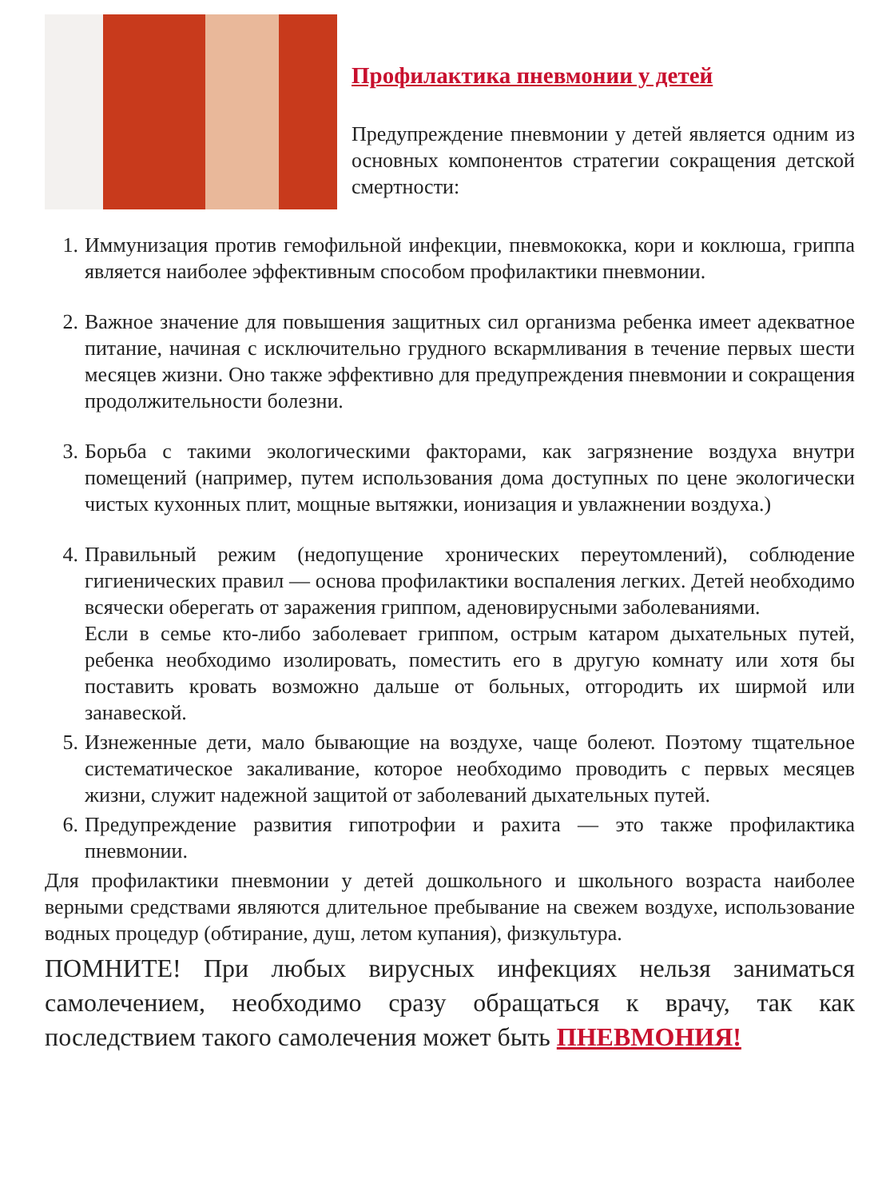Профилактика пневмонии у детей
Предупреждение пневмонии у детей является одним из основных компонентов стратегии сокращения детской смертности:
1. Иммунизация против гемофильной инфекции, пневмококка, кори и коклюша, гриппа является наиболее эффективным способом профилактики пневмонии.
2. Важное значение для повышения защитных сил организма ребенка имеет адекватное питание, начиная с исключительно грудного вскармливания в течение первых шести месяцев жизни. Оно также эффективно для предупреждения пневмонии и сокращения продолжительности болезни.
3. Борьба с такими экологическими факторами, как загрязнение воздуха внутри помещений (например, путем использования дома доступных по цене экологически чистых кухонных плит, мощные вытяжки, ионизация и увлажнении воздуха.)
4. Правильный режим (недопущение хронических переутомлений), соблюдение гигиенических правил — основа профилактики воспаления легких. Детей необходимо всячески оберегать от заражения гриппом, аденовирусными заболеваниями.
Если в семье кто-либо заболевает гриппом, острым катаром дыхательных путей, ребенка необходимо изолировать, поместить его в другую комнату или хотя бы поставить кровать возможно дальше от больных, отгородить их ширмой или занавеской.
5. Изнеженные дети, мало бывающие на воздухе, чаще болеют. Поэтому тщательное систематическое закаливание, которое необходимо проводить с первых месяцев жизни, служит надежной защитой от заболеваний дыхательных путей.
6. Предупреждение развития гипотрофии и рахита — это также профилактика пневмонии.
Для профилактики пневмонии у детей дошкольного и школьного возраста наиболее верными средствами являются длительное пребывание на свежем воздухе, использование водных процедур (обтирание, душ, летом купания), физкультура.
ПОМНИТЕ! При любых вирусных инфекциях нельзя заниматься самолечением, необходимо сразу обращаться к врачу, так как последствием такого самолечения может быть ПНЕВМОНИЯ!